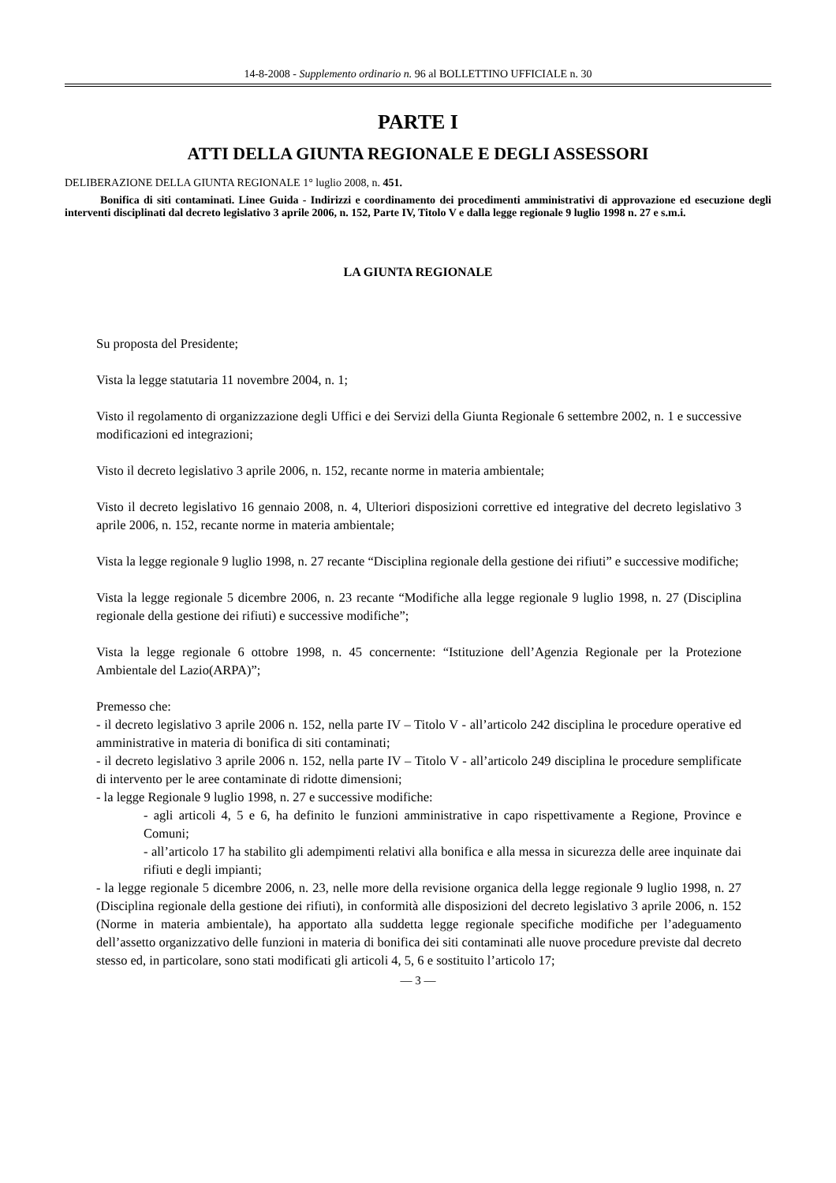14-8-2008 - Supplemento ordinario n. 96 al BOLLETTINO UFFICIALE n. 30
PARTE I
ATTI DELLA GIUNTA REGIONALE E DEGLI ASSESSORI
DELIBERAZIONE DELLA GIUNTA REGIONALE 1° luglio 2008, n. 451.
Bonifica di siti contaminati. Linee Guida - Indirizzi e coordinamento dei procedimenti amministrativi di approvazione ed esecuzione degli interventi disciplinati dal decreto legislativo 3 aprile 2006, n. 152, Parte IV, Titolo V e dalla legge regionale 9 luglio 1998 n. 27 e s.m.i.
LA GIUNTA REGIONALE
Su proposta del Presidente;
Vista la legge statutaria 11 novembre 2004, n. 1;
Visto il regolamento di organizzazione degli Uffici e dei Servizi della Giunta Regionale 6 settembre 2002, n. 1 e successive modificazioni ed integrazioni;
Visto il decreto legislativo 3 aprile 2006, n. 152, recante norme in materia ambientale;
Visto il decreto legislativo 16 gennaio 2008, n. 4, Ulteriori disposizioni correttive ed integrative del decreto legislativo 3 aprile 2006, n. 152, recante norme in materia ambientale;
Vista la legge regionale 9 luglio 1998, n. 27 recante “Disciplina regionale della gestione dei rifiuti” e successive modifiche;
Vista la legge regionale 5 dicembre 2006, n. 23 recante “Modifiche alla legge regionale 9 luglio 1998, n. 27 (Disciplina regionale della gestione dei rifiuti) e successive modifiche”;
Vista la legge regionale 6 ottobre 1998, n. 45 concernente: “Istituzione dell’Agenzia Regionale per la Protezione Ambientale del Lazio(ARPA)”;
Premesso che:
- il decreto legislativo 3 aprile 2006 n. 152, nella parte IV – Titolo V - all’articolo 242 disciplina le procedure operative ed amministrative in materia di bonifica di siti contaminati;
- il decreto legislativo 3 aprile 2006 n. 152, nella parte IV – Titolo V - all’articolo 249 disciplina le procedure semplificate di intervento per le aree contaminate di ridotte dimensioni;
- la legge Regionale 9 luglio 1998, n. 27 e successive modifiche:
- agli articoli 4, 5 e 6, ha definito le funzioni amministrative in capo rispettivamente a Regione, Province e Comuni;
- all’articolo 17 ha stabilito gli adempimenti relativi alla bonifica e alla messa in sicurezza delle aree inquinate dai rifiuti e degli impianti;
- la legge regionale 5 dicembre 2006, n. 23, nelle more della revisione organica della legge regionale 9 luglio 1998, n. 27 (Disciplina regionale della gestione dei rifiuti), in conformità alle disposizioni del decreto legislativo 3 aprile 2006, n. 152 (Norme in materia ambientale), ha apportato alla suddetta legge regionale specifiche modifiche per l’adeguamento dell’assetto organizzativo delle funzioni in materia di bonifica dei siti contaminati alle nuove procedure previste dal decreto stesso ed, in particolare, sono stati modificati gli articoli 4, 5, 6 e sostituito l’articolo 17;
— 3 —